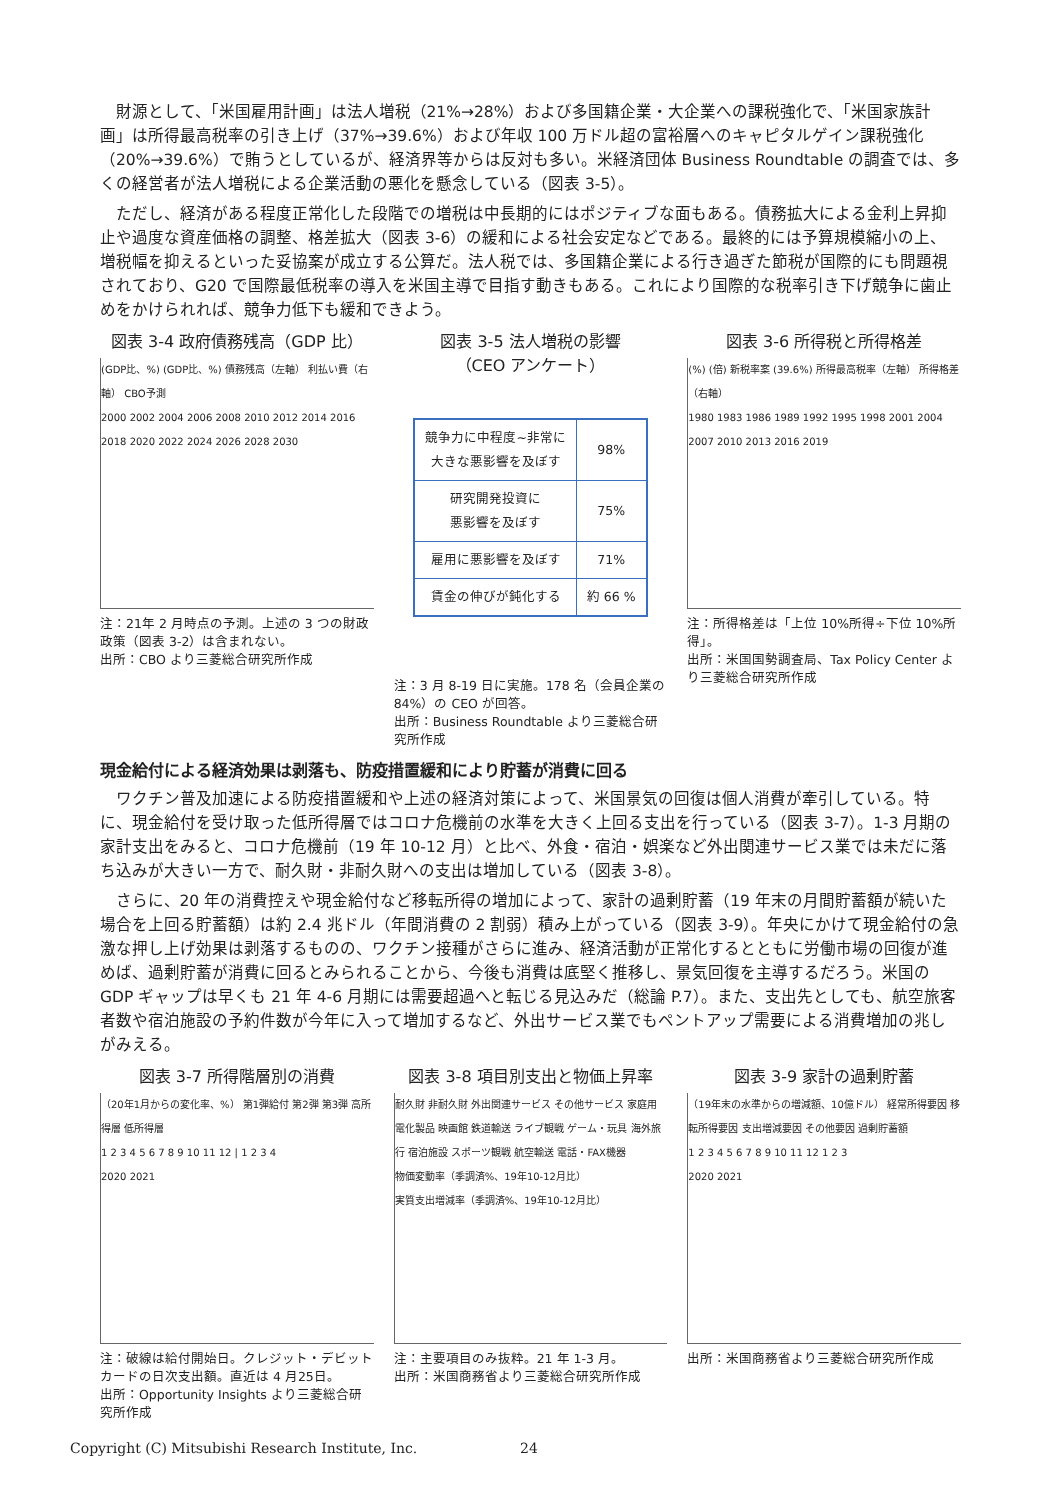財源として、「米国雇用計画」は法人増税（21%→28%）および多国籍企業・大企業への課税強化で、「米国家族計画」は所得最高税率の引き上げ（37%→39.6%）および年収 100 万ドル超の富裕層へのキャピタルゲイン課税強化（20%→39.6%）で賄うとしているが、経済界等からは反対も多い。米経済団体 Business Roundtable の調査では、多くの経営者が法人増税による企業活動の悪化を懸念している（図表 3-5）。
ただし、経済がある程度正常化した段階での増税は中長期的にはポジティブな面もある。債務拡大による金利上昇抑止や過度な資産価格の調整、格差拡大（図表 3-6）の緩和による社会安定などである。最終的には予算規模縮小の上、増税幅を抑えるといった妥協案が成立する公算だ。法人税では、多国籍企業による行き過ぎた節税が国際的にも問題視されており、G20 で国際最低税率の導入を米国主導で目指す動きもある。これにより国際的な税率引き下げ競争に歯止めをかけられれば、競争力低下も緩和できよう。
図表 3-4 政府債務残高（GDP 比）
(GDP比、%) (GDP比、%) 債務残高（左軸） 利払い費（右軸） CBO予測
2000 2002 2004 2006 2008 2010 2012 2014 2016 2018 2020 2022 2024 2026 2028 2030
注：21年 2 月時点の予測。上述の 3 つの財政政策（図表 3-2）は含まれない。
出所：CBO より三菱総合研究所作成
図表 3-5 法人増税の影響
（CEO アンケート）
| 競争力に中程度~非常に 大きな悪影響を及ぼす | 98% |
| 研究開発投資に 悪影響を及ぼす | 75% |
| 雇用に悪影響を及ぼす | 71% |
| 賃金の伸びが鈍化する | 約 66 % |
注：3 月 8-19 日に実施。178 名（会員企業の 84%）の CEO が回答。
出所：Business Roundtable より三菱総合研究所作成
図表 3-6 所得税と所得格差
(%) (倍) 新税率案 (39.6%) 所得最高税率（左軸） 所得格差（右軸）
1980 1983 1986 1989 1992 1995 1998 2001 2004 2007 2010 2013 2016 2019
注：所得格差は「上位 10%所得÷下位 10%所得」。
出所：米国国勢調査局、Tax Policy Center より三菱総合研究所作成
現金給付による経済効果は剥落も、防疫措置緩和により貯蓄が消費に回る
ワクチン普及加速による防疫措置緩和や上述の経済対策によって、米国景気の回復は個人消費が牽引している。特に、現金給付を受け取った低所得層ではコロナ危機前の水準を大きく上回る支出を行っている（図表 3-7）。1-3 月期の家計支出をみると、コロナ危機前（19 年 10-12 月）と比べ、外食・宿泊・娯楽など外出関連サービス業では未だに落ち込みが大きい一方で、耐久財・非耐久財への支出は増加している（図表 3-8）。
さらに、20 年の消費控えや現金給付など移転所得の増加によって、家計の過剰貯蓄（19 年末の月間貯蓄額が続いた場合を上回る貯蓄額）は約 2.4 兆ドル（年間消費の 2 割弱）積み上がっている（図表 3-9）。年央にかけて現金給付の急激な押し上げ効果は剥落するものの、ワクチン接種がさらに進み、経済活動が正常化するとともに労働市場の回復が進めば、過剰貯蓄が消費に回るとみられることから、今後も消費は底堅く推移し、景気回復を主導するだろう。米国の GDP ギャップは早くも 21 年 4-6 月期には需要超過へと転じる見込みだ（総論 P.7）。また、支出先としても、航空旅客者数や宿泊施設の予約件数が今年に入って増加するなど、外出サービス業でもペントアップ需要による消費増加の兆しがみえる。
図表 3-7 所得階層別の消費
（20年1月からの変化率、%） 第1弾給付 第2弾 第3弾 高所得層 低所得層
1 2 3 4 5 6 7 8 9 10 11 12 | 1 2 3 4
2020 2021
注：破線は給付開始日。クレジット・デビットカードの日次支出額。直近は 4 月25日。
出所：Opportunity Insights より三菱総合研究所作成
図表 3-8 項目別支出と物価上昇率
耐久財 非耐久財 外出関連サービス その他サービス 家庭用電化製品 映画館 鉄道輸送 ライブ観戦 ゲーム・玩具 海外旅行 宿泊施設 スポーツ観戦 航空輸送 電話・FAX機器
物価変動率（季調済%、19年10-12月比）
実質支出増減率（季調済%、19年10-12月比）
注：主要項目のみ抜粋。21 年 1-3 月。
出所：米国商務省より三菱総合研究所作成
図表 3-9 家計の過剰貯蓄
（19年末の水準からの増減額、10億ドル） 経常所得要因 移転所得要因 支出増減要因 その他要因 過剰貯蓄額
1 2 3 4 5 6 7 8 9 10 11 12 1 2 3
2020 2021
出所：米国商務省より三菱総合研究所作成
Copyright (C) Mitsubishi Research Institute, Inc.
24